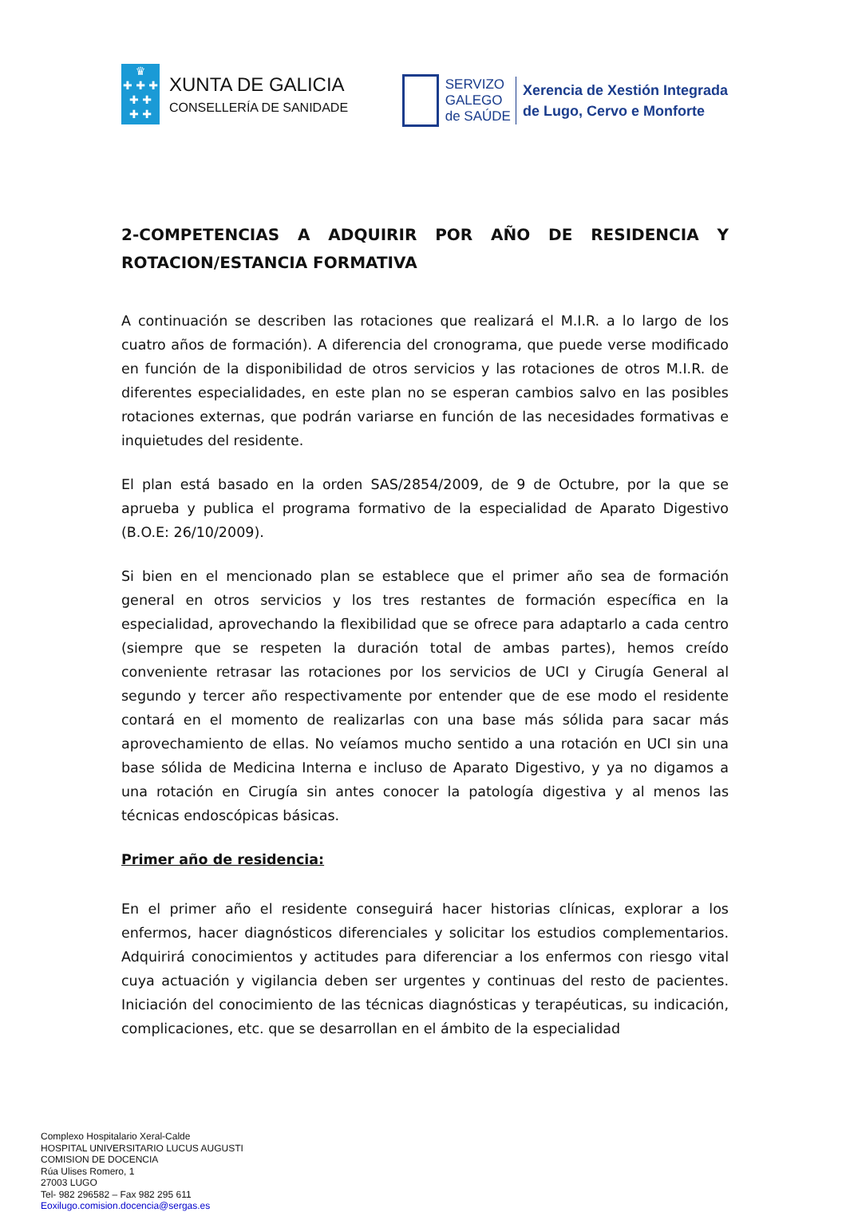♛
✚ ✚ ✚
✚ ✚
✚ ✚
XUNTA DE GALICIA
CONSELLERÍA DE SANIDADE
SERVIZO
GALEGO
de SAÚDE
Xerencia de Xestión Integrada
de Lugo, Cervo e Monforte
2-COMPETENCIAS A ADQUIRIR POR AÑO DE RESIDENCIA Y ROTACION/ESTANCIA FORMATIVA
A continuación se describen las rotaciones que realizará el M.I.R. a lo largo de los cuatro años de formación). A diferencia del cronograma, que puede verse modificado en función de la disponibilidad de otros servicios y las rotaciones de otros M.I.R. de diferentes especialidades, en este plan no se esperan cambios salvo en las posibles rotaciones externas, que podrán variarse en función de las necesidades formativas e inquietudes del residente.
El plan está basado en la orden SAS/2854/2009, de 9 de Octubre, por la que se aprueba y publica el programa formativo de la especialidad de Aparato Digestivo (B.O.E: 26/10/2009).
Si bien en el mencionado plan se establece que el primer año sea de formación general en otros servicios y los tres restantes de formación específica en la especialidad, aprovechando la flexibilidad que se ofrece para adaptarlo a cada centro (siempre que se respeten la duración total de ambas partes), hemos creído conveniente retrasar las rotaciones por los servicios de UCI y Cirugía General al segundo y tercer año respectivamente por entender que de ese modo el residente contará en el momento de realizarlas con una base más sólida para sacar más aprovechamiento de ellas. No veíamos mucho sentido a una rotación en UCI sin una base sólida de Medicina Interna e incluso de Aparato Digestivo, y ya no digamos a una rotación en Cirugía sin antes conocer la patología digestiva y al menos las técnicas endoscópicas básicas.
Primer año de residencia:
En el primer año el residente conseguirá hacer historias clínicas, explorar a los enfermos, hacer diagnósticos diferenciales y solicitar los estudios complementarios. Adquirirá conocimientos y actitudes para diferenciar a los enfermos con riesgo vital cuya actuación y vigilancia deben ser urgentes y continuas del resto de pacientes. Iniciación del conocimiento de las técnicas diagnósticas y terapéuticas, su indicación, complicaciones, etc. que se desarrollan en el ámbito de la especialidad
Complexo Hospitalario Xeral-Calde
HOSPITAL UNIVERSITARIO LUCUS AUGUSTI
COMISION DE DOCENCIA
Rúa Ulises Romero, 1
27003 LUGO
Tel- 982 296582 – Fax 982 295 611
Eoxilugo.comision.docencia@sergas.es